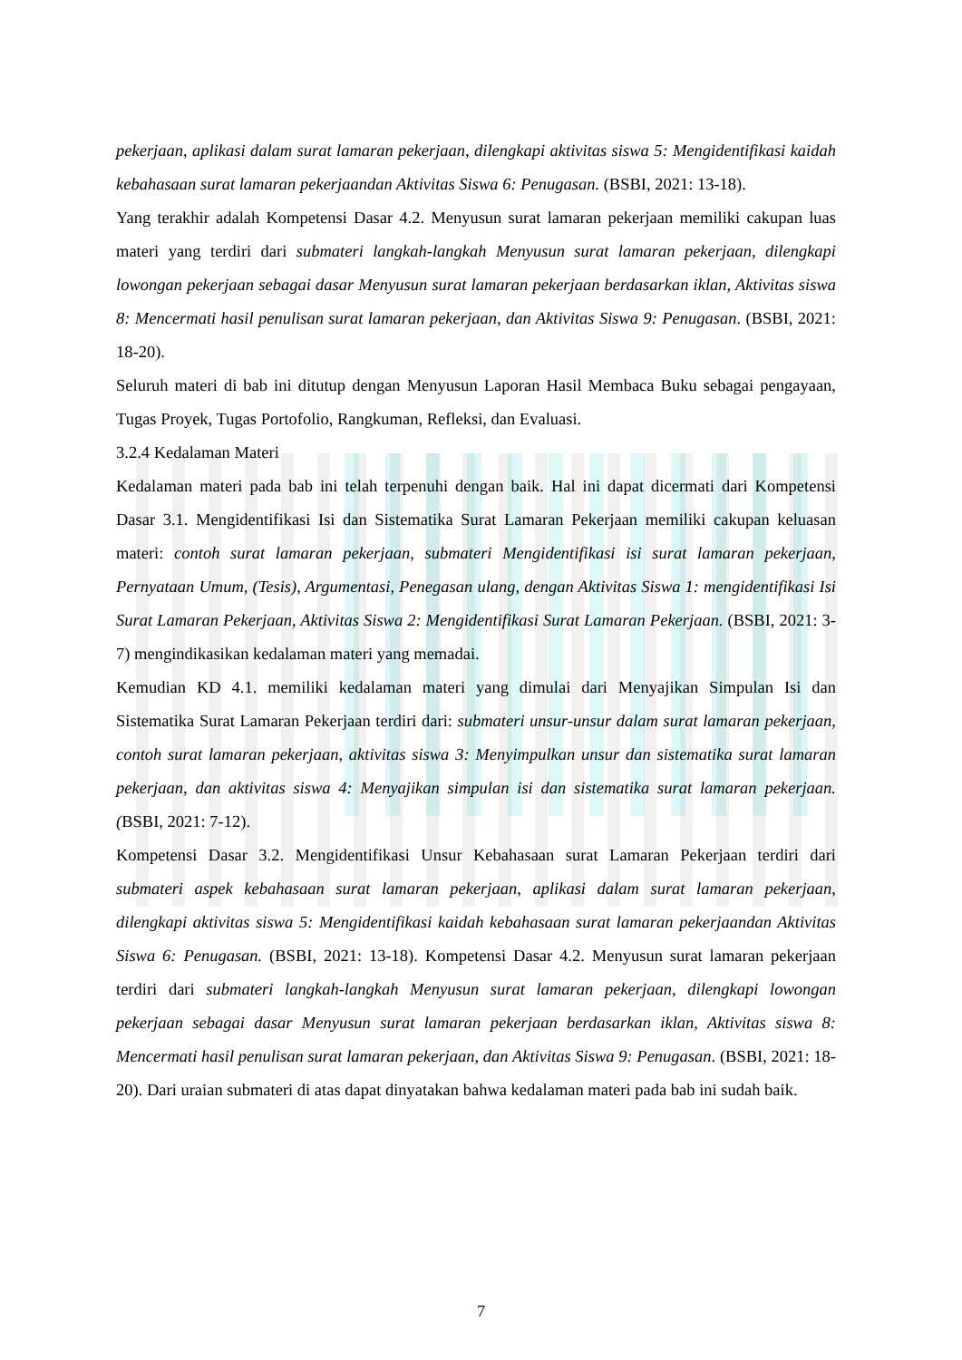pekerjaan, aplikasi dalam surat lamaran pekerjaan, dilengkapi aktivitas siswa 5: Mengidentifikasi kaidah kebahasaan surat lamaran pekerjaandan Aktivitas Siswa 6: Penugasan. (BSBI, 2021: 13-18).
Yang terakhir adalah Kompetensi Dasar 4.2. Menyusun surat lamaran pekerjaan memiliki cakupan luas materi yang terdiri dari submateri langkah-langkah Menyusun surat lamaran pekerjaan, dilengkapi lowongan pekerjaan sebagai dasar Menyusun surat lamaran pekerjaan berdasarkan iklan, Aktivitas siswa 8: Mencermati hasil penulisan surat lamaran pekerjaan, dan Aktivitas Siswa 9: Penugasan. (BSBI, 2021: 18-20).
Seluruh materi di bab ini ditutup dengan Menyusun Laporan Hasil Membaca Buku sebagai pengayaan, Tugas Proyek, Tugas Portofolio, Rangkuman, Refleksi, dan Evaluasi.
3.2.4 Kedalaman Materi
Kedalaman materi pada bab ini telah terpenuhi dengan baik. Hal ini dapat dicermati dari Kompetensi Dasar 3.1. Mengidentifikasi Isi dan Sistematika Surat Lamaran Pekerjaan memiliki cakupan keluasan materi: contoh surat lamaran pekerjaan, submateri Mengidentifikasi isi surat lamaran pekerjaan, Pernyataan Umum, (Tesis), Argumentasi, Penegasan ulang, dengan Aktivitas Siswa 1: mengidentifikasi Isi Surat Lamaran Pekerjaan, Aktivitas Siswa 2: Mengidentifikasi Surat Lamaran Pekerjaan. (BSBI, 2021: 3-7) mengindikasikan kedalaman materi yang memadai.
Kemudian KD 4.1. memiliki kedalaman materi yang dimulai dari Menyajikan Simpulan Isi dan Sistematika Surat Lamaran Pekerjaan terdiri dari: submateri unsur-unsur dalam surat lamaran pekerjaan, contoh surat lamaran pekerjaan, aktivitas siswa 3: Menyimpulkan unsur dan sistematika surat lamaran pekerjaan, dan aktivitas siswa 4: Menyajikan simpulan isi dan sistematika surat lamaran pekerjaan. (BSBI, 2021: 7-12).
Kompetensi Dasar 3.2. Mengidentifikasi Unsur Kebahasaan surat Lamaran Pekerjaan terdiri dari submateri aspek kebahasaan surat lamaran pekerjaan, aplikasi dalam surat lamaran pekerjaan, dilengkapi aktivitas siswa 5: Mengidentifikasi kaidah kebahasaan surat lamaran pekerjaandan Aktivitas Siswa 6: Penugasan. (BSBI, 2021: 13-18). Kompetensi Dasar 4.2. Menyusun surat lamaran pekerjaan terdiri dari submateri langkah-langkah Menyusun surat lamaran pekerjaan, dilengkapi lowongan pekerjaan sebagai dasar Menyusun surat lamaran pekerjaan berdasarkan iklan, Aktivitas siswa 8: Mencermati hasil penulisan surat lamaran pekerjaan, dan Aktivitas Siswa 9: Penugasan. (BSBI, 2021: 18-20). Dari uraian submateri di atas dapat dinyatakan bahwa kedalaman materi pada bab ini sudah baik.
7